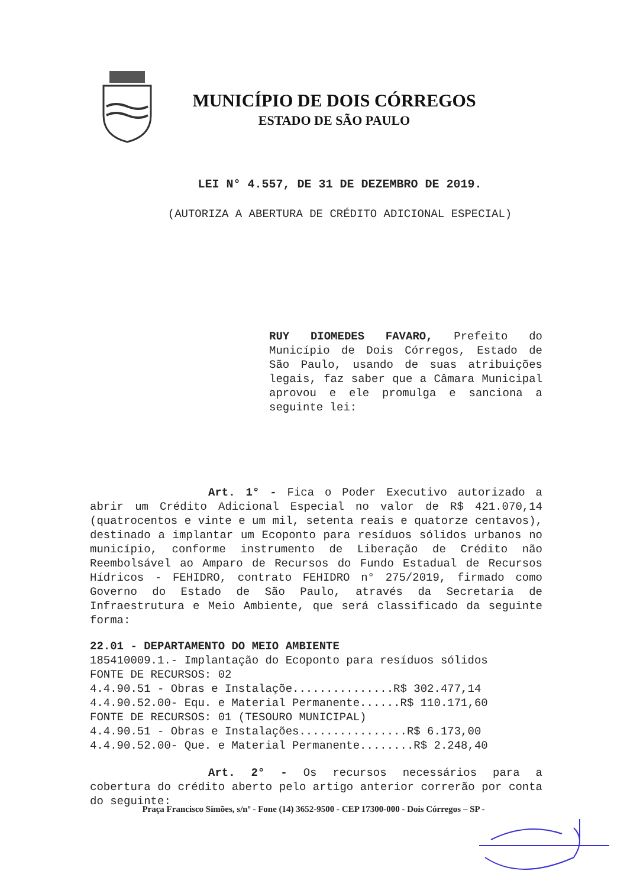MUNICÍPIO DE DOIS CÓRREGOS
ESTADO DE SÃO PAULO
LEI N° 4.557, DE 31 DE DEZEMBRO DE 2019.
(AUTORIZA A ABERTURA DE CRÉDITO ADICIONAL ESPECIAL)
RUY DIOMEDES FAVARO, Prefeito do Município de Dois Córregos, Estado de São Paulo, usando de suas atribuições legais, faz saber que a Câmara Municipal aprovou e ele promulga e sanciona a seguinte lei:
Art. 1° - Fica o Poder Executivo autorizado a abrir um Crédito Adicional Especial no valor de R$ 421.070,14 (quatrocentos e vinte e um mil, setenta reais e quatorze centavos), destinado a implantar um Ecoponto para resíduos sólidos urbanos no município, conforme instrumento de Liberação de Crédito não Reembolsável ao Amparo de Recursos do Fundo Estadual de Recursos Hídricos - FEHIDRO, contrato FEHIDRO n° 275/2019, firmado como Governo do Estado de São Paulo, através da Secretaria de Infraestrutura e Meio Ambiente, que será classificado da seguinte forma:
22.01 - DEPARTAMENTO DO MEIO AMBIENTE
185410009.1.- Implantação do Ecoponto para resíduos sólidos
FONTE DE RECURSOS: 02
4.4.90.51 - Obras e Instalaçõe...............R$ 302.477,14
4.4.90.52.00- Equ. e Material Permanente......R$ 110.171,60
FONTE DE RECURSOS: 01 (TESOURO MUNICIPAL)
4.4.90.51 - Obras e Instalações................R$ 6.173,00
4.4.90.52.00- Que. e Material Permanente........R$ 2.248,40
Art. 2° - Os recursos necessários para a cobertura do crédito aberto pelo artigo anterior correrão por conta do seguinte:
Praça Francisco Simões, s/nº - Fone (14) 3652-9500 - CEP 17300-000 - Dois Córregos – SP -